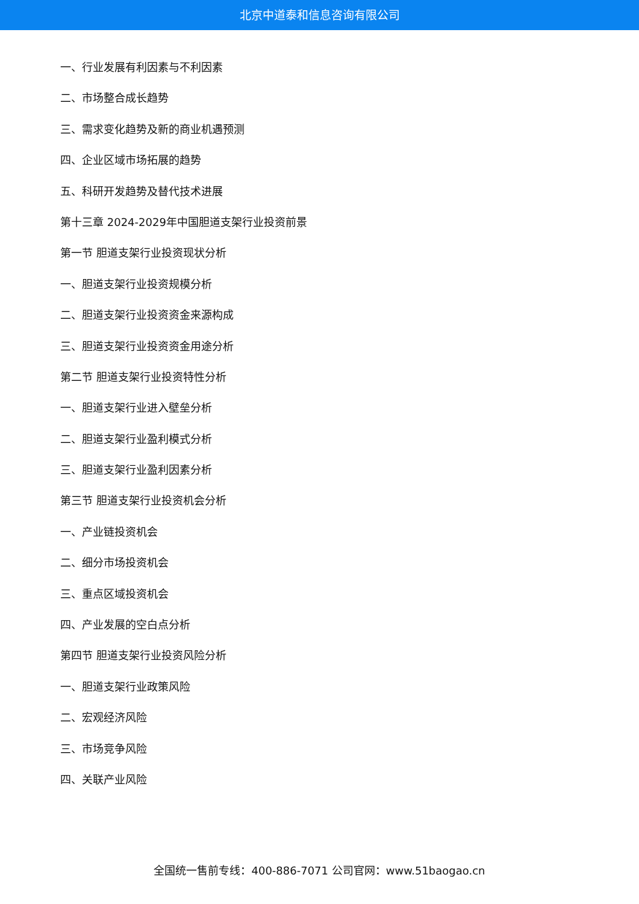北京中道泰和信息咨询有限公司
一、行业发展有利因素与不利因素
二、市场整合成长趋势
三、需求变化趋势及新的商业机遇预测
四、企业区域市场拓展的趋势
五、科研开发趋势及替代技术进展
第十三章 2024-2029年中国胆道支架行业投资前景
第一节 胆道支架行业投资现状分析
一、胆道支架行业投资规模分析
二、胆道支架行业投资资金来源构成
三、胆道支架行业投资资金用途分析
第二节 胆道支架行业投资特性分析
一、胆道支架行业进入壁垒分析
二、胆道支架行业盈利模式分析
三、胆道支架行业盈利因素分析
第三节 胆道支架行业投资机会分析
一、产业链投资机会
二、细分市场投资机会
三、重点区域投资机会
四、产业发展的空白点分析
第四节 胆道支架行业投资风险分析
一、胆道支架行业政策风险
二、宏观经济风险
三、市场竞争风险
四、关联产业风险
全国统一售前专线：400-886-7071 公司官网：www.51baogao.cn